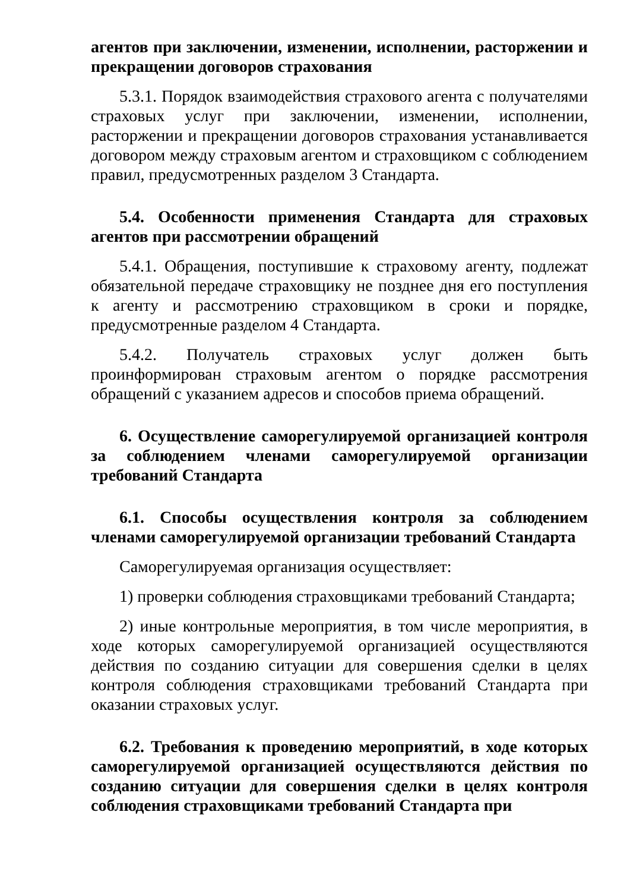агентов при заключении, изменении, исполнении, расторжении и прекращении договоров страхования
5.3.1. Порядок взаимодействия страхового агента с получателями страховых услуг при заключении, изменении, исполнении, расторжении и прекращении договоров страхования устанавливается договором между страховым агентом и страховщиком с соблюдением правил, предусмотренных разделом 3 Стандарта.
5.4. Особенности применения Стандарта для страховых агентов при рассмотрении обращений
5.4.1. Обращения, поступившие к страховому агенту, подлежат обязательной передаче страховщику не позднее дня его поступления к агенту и рассмотрению страховщиком в сроки и порядке, предусмотренные разделом 4 Стандарта.
5.4.2. Получатель страховых услуг должен быть проинформирован страховым агентом о порядке рассмотрения обращений с указанием адресов и способов приема обращений.
6. Осуществление саморегулируемой организацией контроля за соблюдением членами саморегулируемой организации требований Стандарта
6.1. Способы осуществления контроля за соблюдением членами саморегулируемой организации требований Стандарта
Саморегулируемая организация осуществляет:
1) проверки соблюдения страховщиками требований Стандарта;
2) иные контрольные мероприятия, в том числе мероприятия, в ходе которых саморегулируемой организацией осуществляются действия по созданию ситуации для совершения сделки в целях контроля соблюдения страховщиками требований Стандарта при оказании страховых услуг.
6.2. Требования к проведению мероприятий, в ходе которых саморегулируемой организацией осуществляются действия по созданию ситуации для совершения сделки в целях контроля соблюдения страховщиками требований Стандарта при